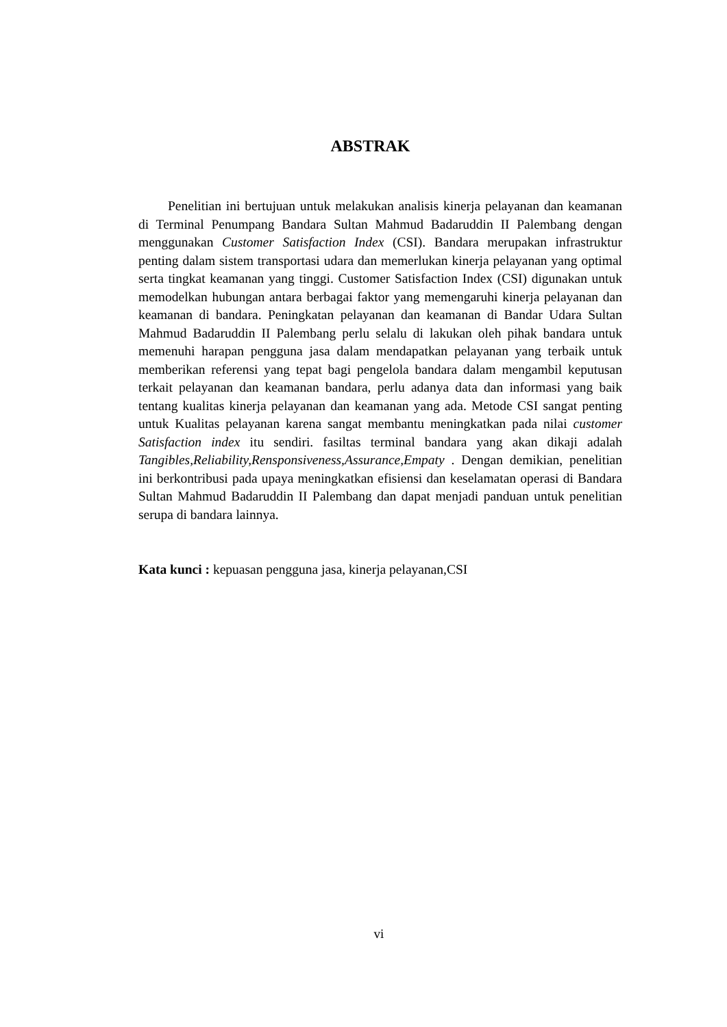ABSTRAK
Penelitian ini bertujuan untuk melakukan analisis kinerja pelayanan dan keamanan di Terminal Penumpang Bandara Sultan Mahmud Badaruddin II Palembang dengan menggunakan Customer Satisfaction Index (CSI). Bandara merupakan infrastruktur penting dalam sistem transportasi udara dan memerlukan kinerja pelayanan yang optimal serta tingkat keamanan yang tinggi. Customer Satisfaction Index (CSI) digunakan untuk memodelkan hubungan antara berbagai faktor yang memengaruhi kinerja pelayanan dan keamanan di bandara. Peningkatan pelayanan dan keamanan di Bandar Udara Sultan Mahmud Badaruddin II Palembang perlu selalu di lakukan oleh pihak bandara untuk memenuhi harapan pengguna jasa dalam mendapatkan pelayanan yang terbaik untuk memberikan referensi yang tepat bagi pengelola bandara dalam mengambil keputusan terkait pelayanan dan keamanan bandara, perlu adanya data dan informasi yang baik tentang kualitas kinerja pelayanan dan keamanan yang ada. Metode CSI sangat penting untuk Kualitas pelayanan karena sangat membantu meningkatkan pada nilai customer Satisfaction index itu sendiri. fasiltas terminal bandara yang akan dikaji adalah Tangibles,Reliability,Rensponsiveness,Assurance,Empaty . Dengan demikian, penelitian ini berkontribusi pada upaya meningkatkan efisiensi dan keselamatan operasi di Bandara Sultan Mahmud Badaruddin II Palembang dan dapat menjadi panduan untuk penelitian serupa di bandara lainnya.
Kata kunci : kepuasan pengguna jasa, kinerja pelayanan,CSI
vi